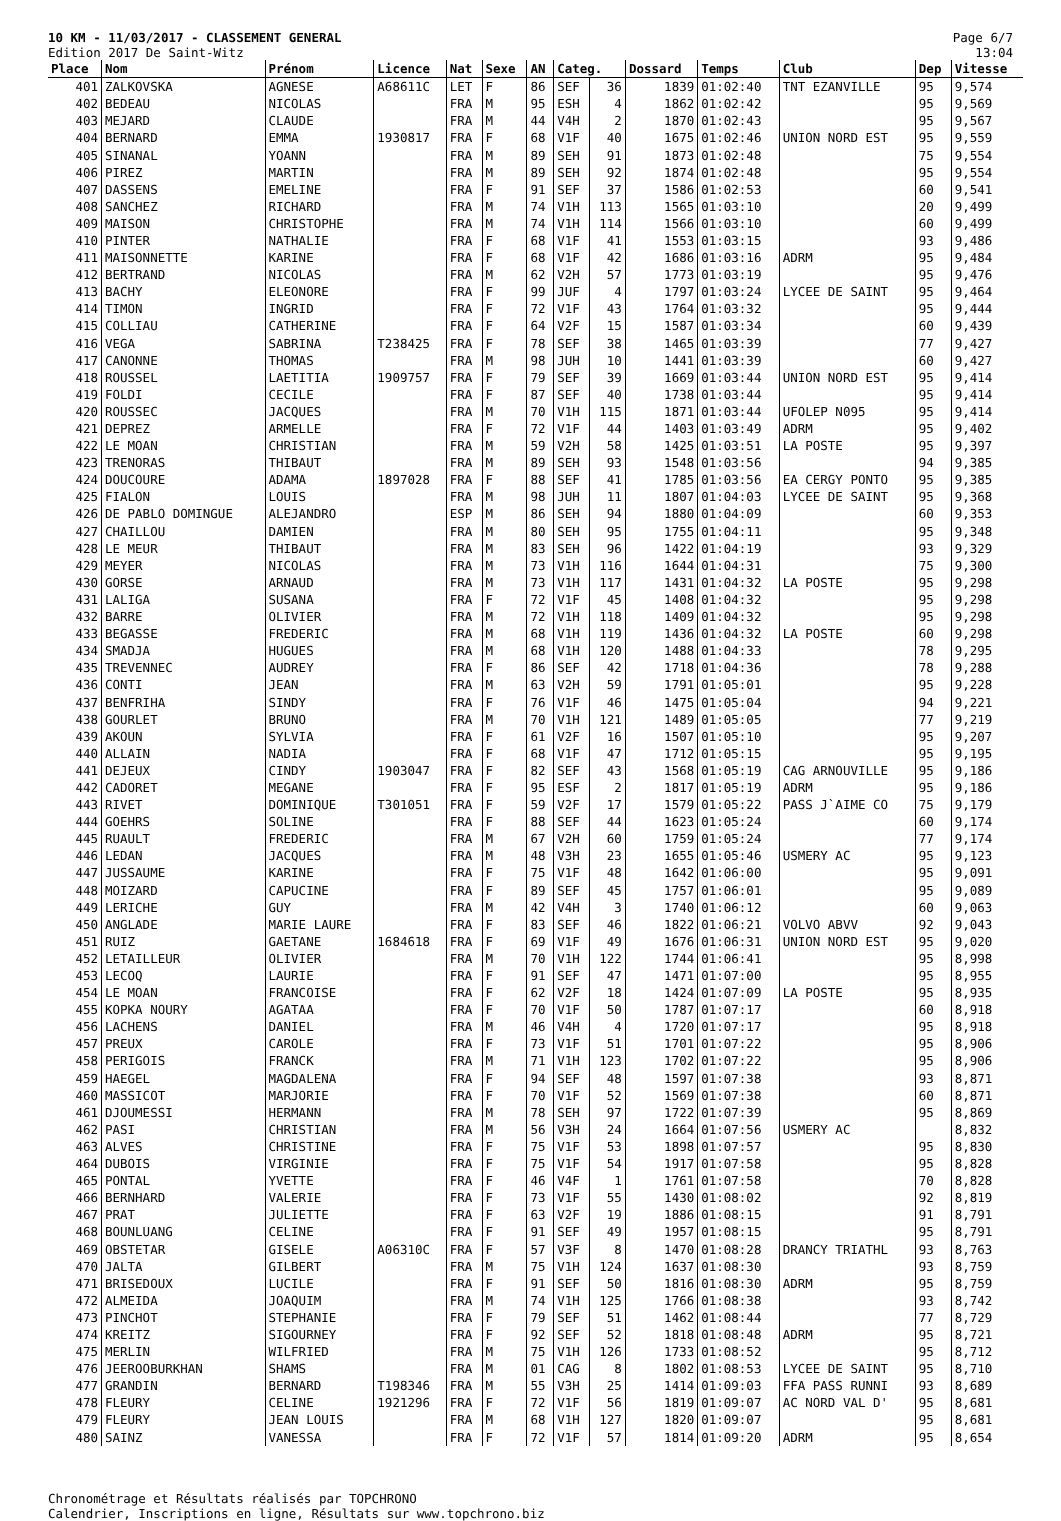10 KM - 11/03/2017 - CLASSEMENT GENERAL
Edition 2017 De Saint-Witz
Page 6/7
13:04
| Place | Nom | Prénom | Licence | Nat | Sexe | AN | Categ. | | Dossard | Temps | Club | Dep | Vitesse |
| --- | --- | --- | --- | --- | --- | --- | --- | --- | --- | --- | --- | --- | --- |
| 401 | ZALKOVSKA | AGNESE | A68611C | LET | F | 86 | SEF | 36 | 1839 | 01:02:40 | TNT EZANVILLE | 95 | 9,574 |
| 402 | BEDEAU | NICOLAS | | FRA | M | 95 | ESH | 4 | 1862 | 01:02:42 | | 95 | 9,569 |
| 403 | MEJARD | CLAUDE | | FRA | M | 44 | V4H | 2 | 1870 | 01:02:43 | | 95 | 9,567 |
| 404 | BERNARD | EMMA | 1930817 | FRA | F | 68 | V1F | 40 | 1675 | 01:02:46 | UNION NORD EST | 95 | 9,559 |
| 405 | SINANAL | YOANN | | FRA | M | 89 | SEH | 91 | 1873 | 01:02:48 | | 75 | 9,554 |
| 406 | PIREZ | MARTIN | | FRA | M | 89 | SEH | 92 | 1874 | 01:02:48 | | 95 | 9,554 |
| 407 | DASSENS | EMELINE | | FRA | F | 91 | SEF | 37 | 1586 | 01:02:53 | | 60 | 9,541 |
| 408 | SANCHEZ | RICHARD | | FRA | M | 74 | V1H | 113 | 1565 | 01:03:10 | | 20 | 9,499 |
| 409 | MAISON | CHRISTOPHE | | FRA | M | 74 | V1H | 114 | 1566 | 01:03:10 | | 60 | 9,499 |
| 410 | PINTER | NATHALIE | | FRA | F | 68 | V1F | 41 | 1553 | 01:03:15 | | 93 | 9,486 |
| 411 | MAISONNETTE | KARINE | | FRA | F | 68 | V1F | 42 | 1686 | 01:03:16 | ADRM | 95 | 9,484 |
| 412 | BERTRAND | NICOLAS | | FRA | M | 62 | V2H | 57 | 1773 | 01:03:19 | | 95 | 9,476 |
| 413 | BACHY | ELEONORE | | FRA | F | 99 | JUF | 4 | 1797 | 01:03:24 | LYCEE DE SAINT | 95 | 9,464 |
| 414 | TIMON | INGRID | | FRA | F | 72 | V1F | 43 | 1764 | 01:03:32 | | 95 | 9,444 |
| 415 | COLLIAU | CATHERINE | | FRA | F | 64 | V2F | 15 | 1587 | 01:03:34 | | 60 | 9,439 |
| 416 | VEGA | SABRINA | T238425 | FRA | F | 78 | SEF | 38 | 1465 | 01:03:39 | | 77 | 9,427 |
| 417 | CANONNE | THOMAS | | FRA | M | 98 | JUH | 10 | 1441 | 01:03:39 | | 60 | 9,427 |
| 418 | ROUSSEL | LAETITIA | 1909757 | FRA | F | 79 | SEF | 39 | 1669 | 01:03:44 | UNION NORD EST | 95 | 9,414 |
| 419 | FOLDI | CECILE | | FRA | F | 87 | SEF | 40 | 1738 | 01:03:44 | | 95 | 9,414 |
| 420 | ROUSSEC | JACQUES | | FRA | M | 70 | V1H | 115 | 1871 | 01:03:44 | UFOLEP N095 | 95 | 9,414 |
| 421 | DEPREZ | ARMELLE | | FRA | F | 72 | V1F | 44 | 1403 | 01:03:49 | ADRM | 95 | 9,402 |
| 422 | LE MOAN | CHRISTIAN | | FRA | M | 59 | V2H | 58 | 1425 | 01:03:51 | LA POSTE | 95 | 9,397 |
| 423 | TRENORAS | THIBAUT | | FRA | M | 89 | SEH | 93 | 1548 | 01:03:56 | | 94 | 9,385 |
| 424 | DOUCOURE | ADAMA | 1897028 | FRA | F | 88 | SEF | 41 | 1785 | 01:03:56 | EA CERGY PONTO | 95 | 9,385 |
| 425 | FIALON | LOUIS | | FRA | M | 98 | JUH | 11 | 1807 | 01:04:03 | LYCEE DE SAINT | 95 | 9,368 |
| 426 | DE PABLO DOMINGUE | ALEJANDRO | | ESP | M | 86 | SEH | 94 | 1880 | 01:04:09 | | 60 | 9,353 |
| 427 | CHAILLOU | DAMIEN | | FRA | M | 80 | SEH | 95 | 1755 | 01:04:11 | | 95 | 9,348 |
| 428 | LE MEUR | THIBAUT | | FRA | M | 83 | SEH | 96 | 1422 | 01:04:19 | | 93 | 9,329 |
| 429 | MEYER | NICOLAS | | FRA | M | 73 | V1H | 116 | 1644 | 01:04:31 | | 75 | 9,300 |
| 430 | GORSE | ARNAUD | | FRA | M | 73 | V1H | 117 | 1431 | 01:04:32 | LA POSTE | 95 | 9,298 |
| 431 | LALIGA | SUSANA | | FRA | F | 72 | V1F | 45 | 1408 | 01:04:32 | | 95 | 9,298 |
| 432 | BARRE | OLIVIER | | FRA | M | 72 | V1H | 118 | 1409 | 01:04:32 | | 95 | 9,298 |
| 433 | BEGASSE | FREDERIC | | FRA | M | 68 | V1H | 119 | 1436 | 01:04:32 | LA POSTE | 60 | 9,298 |
| 434 | SMADJA | HUGUES | | FRA | M | 68 | V1H | 120 | 1488 | 01:04:33 | | 78 | 9,295 |
| 435 | TREVENNEC | AUDREY | | FRA | F | 86 | SEF | 42 | 1718 | 01:04:36 | | 78 | 9,288 |
| 436 | CONTI | JEAN | | FRA | M | 63 | V2H | 59 | 1791 | 01:05:01 | | 95 | 9,228 |
| 437 | BENFRIHA | SINDY | | FRA | F | 76 | V1F | 46 | 1475 | 01:05:04 | | 94 | 9,221 |
| 438 | GOURLET | BRUNO | | FRA | M | 70 | V1H | 121 | 1489 | 01:05:05 | | 77 | 9,219 |
| 439 | AKOUN | SYLVIA | | FRA | F | 61 | V2F | 16 | 1507 | 01:05:10 | | 95 | 9,207 |
| 440 | ALLAIN | NADIA | | FRA | F | 68 | V1F | 47 | 1712 | 01:05:15 | | 95 | 9,195 |
| 441 | DEJEUX | CINDY | 1903047 | FRA | F | 82 | SEF | 43 | 1568 | 01:05:19 | CAG ARNOUVILLE | 95 | 9,186 |
| 442 | CADORET | MEGANE | | FRA | F | 95 | ESF | 2 | 1817 | 01:05:19 | ADRM | 95 | 9,186 |
| 443 | RIVET | DOMINIQUE | T301051 | FRA | F | 59 | V2F | 17 | 1579 | 01:05:22 | PASS J`AIME CO | 75 | 9,179 |
| 444 | GOEHRS | SOLINE | | FRA | F | 88 | SEF | 44 | 1623 | 01:05:24 | | 60 | 9,174 |
| 445 | RUAULT | FREDERIC | | FRA | M | 67 | V2H | 60 | 1759 | 01:05:24 | | 77 | 9,174 |
| 446 | LEDAN | JACQUES | | FRA | M | 48 | V3H | 23 | 1655 | 01:05:46 | USMERY AC | 95 | 9,123 |
| 447 | JUSSAUME | KARINE | | FRA | F | 75 | V1F | 48 | 1642 | 01:06:00 | | 95 | 9,091 |
| 448 | MOIZARD | CAPUCINE | | FRA | F | 89 | SEF | 45 | 1757 | 01:06:01 | | 95 | 9,089 |
| 449 | LERICHE | GUY | | FRA | M | 42 | V4H | 3 | 1740 | 01:06:12 | | 60 | 9,063 |
| 450 | ANGLADE | MARIE LAURE | | FRA | F | 83 | SEF | 46 | 1822 | 01:06:21 | VOLVO ABVV | 92 | 9,043 |
| 451 | RUIZ | GAETANE | 1684618 | FRA | F | 69 | V1F | 49 | 1676 | 01:06:31 | UNION NORD EST | 95 | 9,020 |
| 452 | LETAILLEUR | OLIVIER | | FRA | M | 70 | V1H | 122 | 1744 | 01:06:41 | | 95 | 8,998 |
| 453 | LECOQ | LAURIE | | FRA | F | 91 | SEF | 47 | 1471 | 01:07:00 | | 95 | 8,955 |
| 454 | LE MOAN | FRANCOISE | | FRA | F | 62 | V2F | 18 | 1424 | 01:07:09 | LA POSTE | 95 | 8,935 |
| 455 | KOPKA NOURY | AGATAA | | FRA | F | 70 | V1F | 50 | 1787 | 01:07:17 | | 60 | 8,918 |
| 456 | LACHENS | DANIEL | | FRA | M | 46 | V4H | 4 | 1720 | 01:07:17 | | 95 | 8,918 |
| 457 | PREUX | CAROLE | | FRA | F | 73 | V1F | 51 | 1701 | 01:07:22 | | 95 | 8,906 |
| 458 | PERIGOIS | FRANCK | | FRA | M | 71 | V1H | 123 | 1702 | 01:07:22 | | 95 | 8,906 |
| 459 | HAEGEL | MAGDALENA | | FRA | F | 94 | SEF | 48 | 1597 | 01:07:38 | | 93 | 8,871 |
| 460 | MASSICOT | MARJORIE | | FRA | F | 70 | V1F | 52 | 1569 | 01:07:38 | | 60 | 8,871 |
| 461 | DJOUMESSI | HERMANN | | FRA | M | 78 | SEH | 97 | 1722 | 01:07:39 | | 95 | 8,869 |
| 462 | PASI | CHRISTIAN | | FRA | M | 56 | V3H | 24 | 1664 | 01:07:56 | USMERY AC | | 8,832 |
| 463 | ALVES | CHRISTINE | | FRA | F | 75 | V1F | 53 | 1898 | 01:07:57 | | 95 | 8,830 |
| 464 | DUBOIS | VIRGINIE | | FRA | F | 75 | V1F | 54 | 1917 | 01:07:58 | | 95 | 8,828 |
| 465 | PONTAL | YVETTE | | FRA | F | 46 | V4F | 1 | 1761 | 01:07:58 | | 70 | 8,828 |
| 466 | BERNHARD | VALERIE | | FRA | F | 73 | V1F | 55 | 1430 | 01:08:02 | | 92 | 8,819 |
| 467 | PRAT | JULIETTE | | FRA | F | 63 | V2F | 19 | 1886 | 01:08:15 | | 91 | 8,791 |
| 468 | BOUNLUANG | CELINE | | FRA | F | 91 | SEF | 49 | 1957 | 01:08:15 | | 95 | 8,791 |
| 469 | OBSTETAR | GISELE | A06310C | FRA | F | 57 | V3F | 8 | 1470 | 01:08:28 | DRANCY TRIATHL | 93 | 8,763 |
| 470 | JALTA | GILBERT | | FRA | M | 75 | V1H | 124 | 1637 | 01:08:30 | | 93 | 8,759 |
| 471 | BRISEDOUX | LUCILE | | FRA | F | 91 | SEF | 50 | 1816 | 01:08:30 | ADRM | 95 | 8,759 |
| 472 | ALMEIDA | JOAQUIM | | FRA | M | 74 | V1H | 125 | 1766 | 01:08:38 | | 93 | 8,742 |
| 473 | PINCHOT | STEPHANIE | | FRA | F | 79 | SEF | 51 | 1462 | 01:08:44 | | 77 | 8,729 |
| 474 | KREITZ | SIGOURNEY | | FRA | F | 92 | SEF | 52 | 1818 | 01:08:48 | ADRM | 95 | 8,721 |
| 475 | MERLIN | WILFRIED | | FRA | M | 75 | V1H | 126 | 1733 | 01:08:52 | | 95 | 8,712 |
| 476 | JEEROOBURKHAN | SHAMS | | FRA | M | 01 | CAG | 8 | 1802 | 01:08:53 | LYCEE DE SAINT | 95 | 8,710 |
| 477 | GRANDIN | BERNARD | T198346 | FRA | M | 55 | V3H | 25 | 1414 | 01:09:03 | FFA PASS RUNNI | 93 | 8,689 |
| 478 | FLEURY | CELINE | 1921296 | FRA | F | 72 | V1F | 56 | 1819 | 01:09:07 | AC NORD VAL D' | 95 | 8,681 |
| 479 | FLEURY | JEAN LOUIS | | FRA | M | 68 | V1H | 127 | 1820 | 01:09:07 | | 95 | 8,681 |
| 480 | SAINZ | VANESSA | | FRA | F | 72 | V1F | 57 | 1814 | 01:09:20 | ADRM | 95 | 8,654 |
Chronométrage et Résultats réalisés par TOPCHRONO
Calendrier, Inscriptions en ligne, Résultats sur www.topchrono.biz